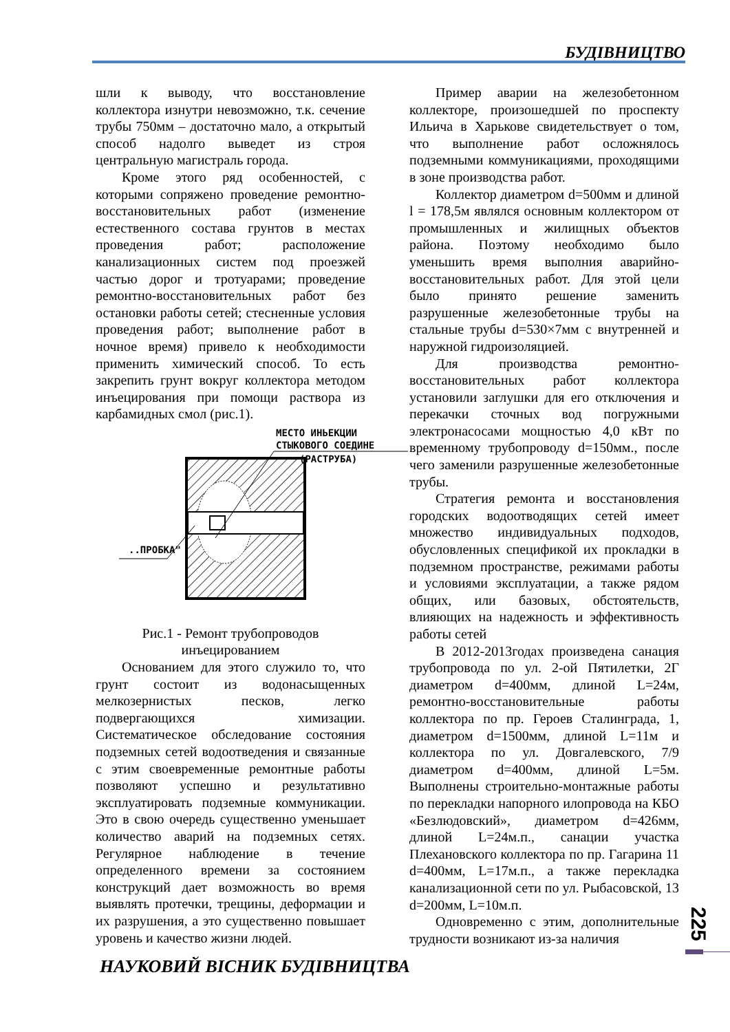БУДІВНИЦТВО
шли к выводу, что восстановление коллектора изнутри невозможно, т.к. сечение трубы 750мм – достаточно мало, а открытый способ надолго выведет из строя центральную магистраль города.
Кроме этого ряд особенностей, с которыми сопряжено проведение ремонтно-восстановительных работ (изменение естественного состава грунтов в местах проведения работ; расположение канализационных систем под проезжей частью дорог и тротуарами; проведение ремонтно-восстановительных работ без остановки работы сетей; стесненные условия проведения работ; выполнение работ в ночное время) привело к необходимости применить химический способ. То есть закрепить грунт вокруг коллектора методом инъецирования при помощи раствора из карбамидных смол (рис.1).
МЕСТО ИНЬЕКЦИИ
СТЫКОВОГО СОЕДИНЕ
(РАСТРУБА)
..ПРОБКА"
Рис.1 - Ремонт трубопроводов инъецированием
Основанием для этого служило то, что грунт состоит из водонасыщенных мелкозернистых песков, легко подвергающихся химизации. Систематическое обследование состояния подземных сетей водоотведения и связанные с этим своевременные ремонтные работы позволяют успешно и результативно эксплуатировать подземные коммуникации. Это в свою очередь существенно уменьшает количество аварий на подземных сетях. Регулярное наблюдение в течение определенного времени за состоянием конструкций дает возможность во время выявлять протечки, трещины, деформации и их разрушения, а это существенно повышает уровень и качество жизни людей.
Пример аварии на железобетонном коллекторе, произошедшей по проспекту Ильича в Харькове свидетельствует о том, что выполнение работ осложнялось подземными коммуникациями, проходящими в зоне производства работ.
Коллектор диаметром d=500мм и длиной l = 178,5м являлся основным коллектором от промышленных и жилищных объектов района. Поэтому необходимо было уменьшить время выполния аварийно-восстановительных работ. Для этой цели было принято решение заменить разрушенные железобетонные трубы на стальные трубы d=530×7мм с внутренней и наружной гидроизоляцией.
Для производства ремонтно-восстановительных работ коллектора установили заглушки для его отключения и перекачки сточных вод погружными электронасосами мощностью 4,0 кВт по временному трубопроводу d=150мм., после чего заменили разрушенные железобетонные трубы.
Стратегия ремонта и восстановления городских водоотводящих сетей имеет множество индивидуальных подходов, обусловленных спецификой их прокладки в подземном пространстве, режимами работы и условиями эксплуатации, а также рядом общих, или базовых, обстоятельств, влияющих на надежность и эффективность работы сетей
В 2012-2013годах произведена санация трубопровода по ул. 2-ой Пятилетки, 2Г диаметром d=400мм, длиной L=24м, ремонтно-восстановительные работы коллектора по пр. Героев Сталинграда, 1, диаметром d=1500мм, длиной L=11м и коллектора по ул. Довгалевского, 7/9 диаметром d=400мм, длиной L=5м. Выполнены строительно-монтажные работы по перекладки напорного илопровода на КБО «Безлюдовский», диаметром d=426мм, длиной L=24м.п., санации участка Плехановского коллектора по пр. Гагарина 11 d=400мм, L=17м.п., а также перекладка канализационной сети по ул. Рыбасовской, 13 d=200мм, L=10м.п.
Одновременно с этим, дополнительные трудности возникают из-за наличия
225
НАУКОВИЙ ВІСНИК БУДІВНИЦТВА